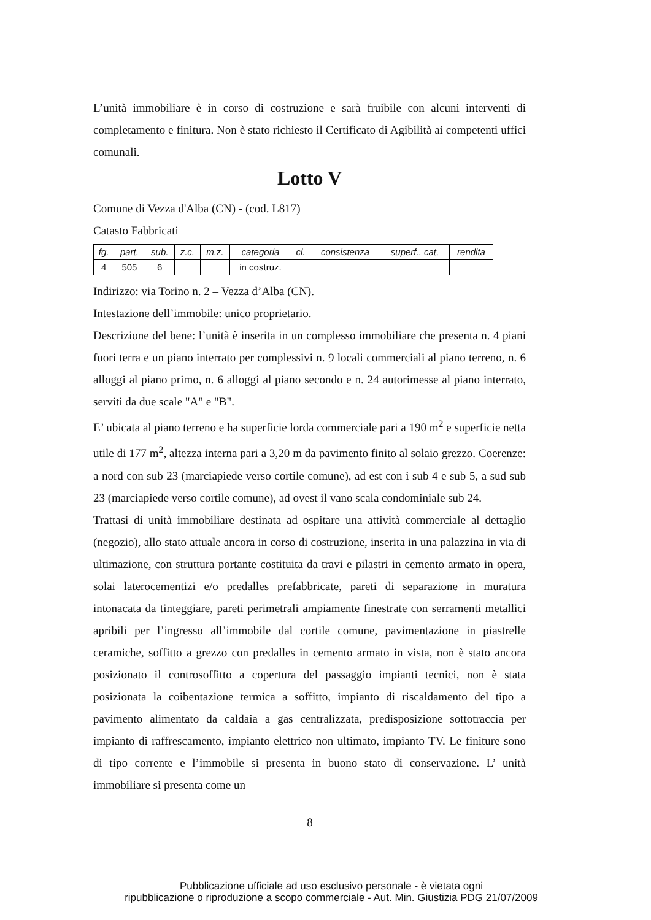L’unità immobiliare è in corso di costruzione e sarà fruibile con alcuni interventi di completamento e finitura. Non è stato richiesto il Certificato di Agibilità ai competenti uffici comunali.
Lotto V
Comune di Vezza d'Alba (CN) - (cod. L817)
Catasto Fabbricati
| fg. | part. | sub. | z.c. | m.z. | categoria | cl. | consistenza | superf.. cat, | rendita |
| --- | --- | --- | --- | --- | --- | --- | --- | --- | --- |
| 4 | 505 | 6 | | | in costruz. | | | | |
Indirizzo: via Torino n. 2 – Vezza d’Alba (CN).
Intestazione dell’immobile: unico proprietario.
Descrizione del bene: l’unità è inserita in un complesso immobiliare che presenta n. 4 piani fuori terra e un piano interrato per complessivi n. 9 locali commerciali al piano terreno, n. 6 alloggi al piano primo, n. 6 alloggi al piano secondo e n. 24 autorimesse al piano interrato, serviti da due scale "A" e "B".
E’ ubicata al piano terreno e ha superficie lorda commerciale pari a 190 m<sup>2</sup> e superficie netta utile di 177 m<sup>2</sup>, altezza interna pari a 3,20 m da pavimento finito al solaio grezzo. Coerenze: a nord con sub 23 (marciapiede verso cortile comune), ad est con i sub 4 e sub 5, a sud sub 23 (marciapiede verso cortile comune), ad ovest il vano scala condominiale sub 24.
Trattasi di unità immobiliare destinata ad ospitare una attività commerciale al dettaglio (negozio), allo stato attuale ancora in corso di costruzione, inserita in una palazzina in via di ultimazione, con struttura portante costituita da travi e pilastri in cemento armato in opera, solai laterocementizi e/o predalles prefabbricate, pareti di separazione in muratura intonacata da tinteggiare, pareti perimetrali ampiamente finestrate con serramenti metallici apribili per l’ingresso all’immobile dal cortile comune, pavimentazione in piastrelle ceramiche, soffitto a grezzo con predalles in cemento armato in vista, non è stato ancora posizionato il controsoffitto a copertura del passaggio impianti tecnici, non è stata posizionata la coibentazione termica a soffitto, impianto di riscaldamento del tipo a pavimento alimentato da caldaia a gas centralizzata, predisposizione sottotraccia per impianto di raffrescamento, impianto elettrico non ultimato, impianto TV. Le finiture sono di tipo corrente e l’immobile si presenta in buono stato di conservazione. L’ unità immobiliare si presenta come un
8
Pubblicazione ufficiale ad uso esclusivo personale - è vietata ogni
ripubblicazione o riproduzione a scopo commerciale - Aut. Min. Giustizia PDG 21/07/2009